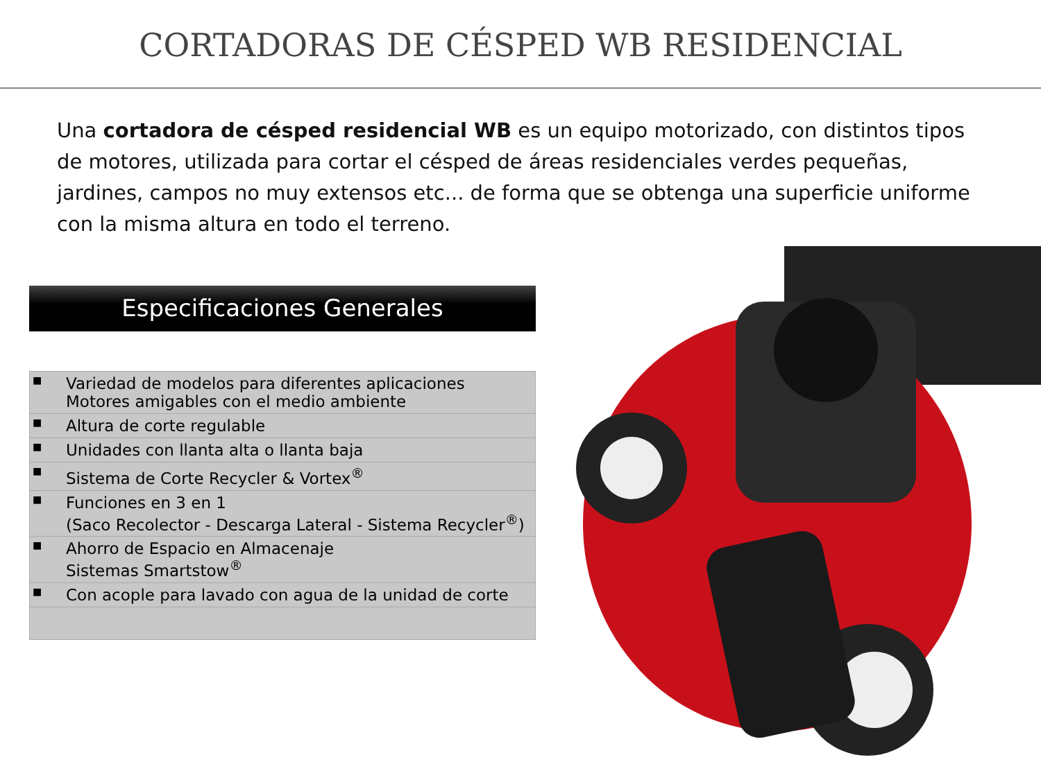CORTADORAS DE CÉSPED WB RESIDENCIAL
Una cortadora de césped residencial WB es un equipo motorizado, con distintos tipos de motores, utilizada para cortar el césped de áreas residenciales verdes pequeñas, jardines, campos no muy extensos etc... de forma que se obtenga una superficie uniforme con la misma altura en todo el terreno.
Especificaciones Generales
| ■ | Variedad de modelos para diferentes aplicaciones Motores amigables con el medio ambiente |
| ■ | Altura de corte regulable |
| ■ | Unidades con llanta alta o llanta baja |
| ■ | Sistema de Corte Recycler & Vortex<sup>®</sup> |
| ■ | Funciones en 3 en 1 (Saco Recolector - Descarga Lateral - Sistema Recycler<sup>®</sup>) |
| ■ | Ahorro de Espacio en Almacenaje Sistemas Smartstow<sup>®</sup> |
| ■ | Con acople para lavado con agua de la unidad de corte |